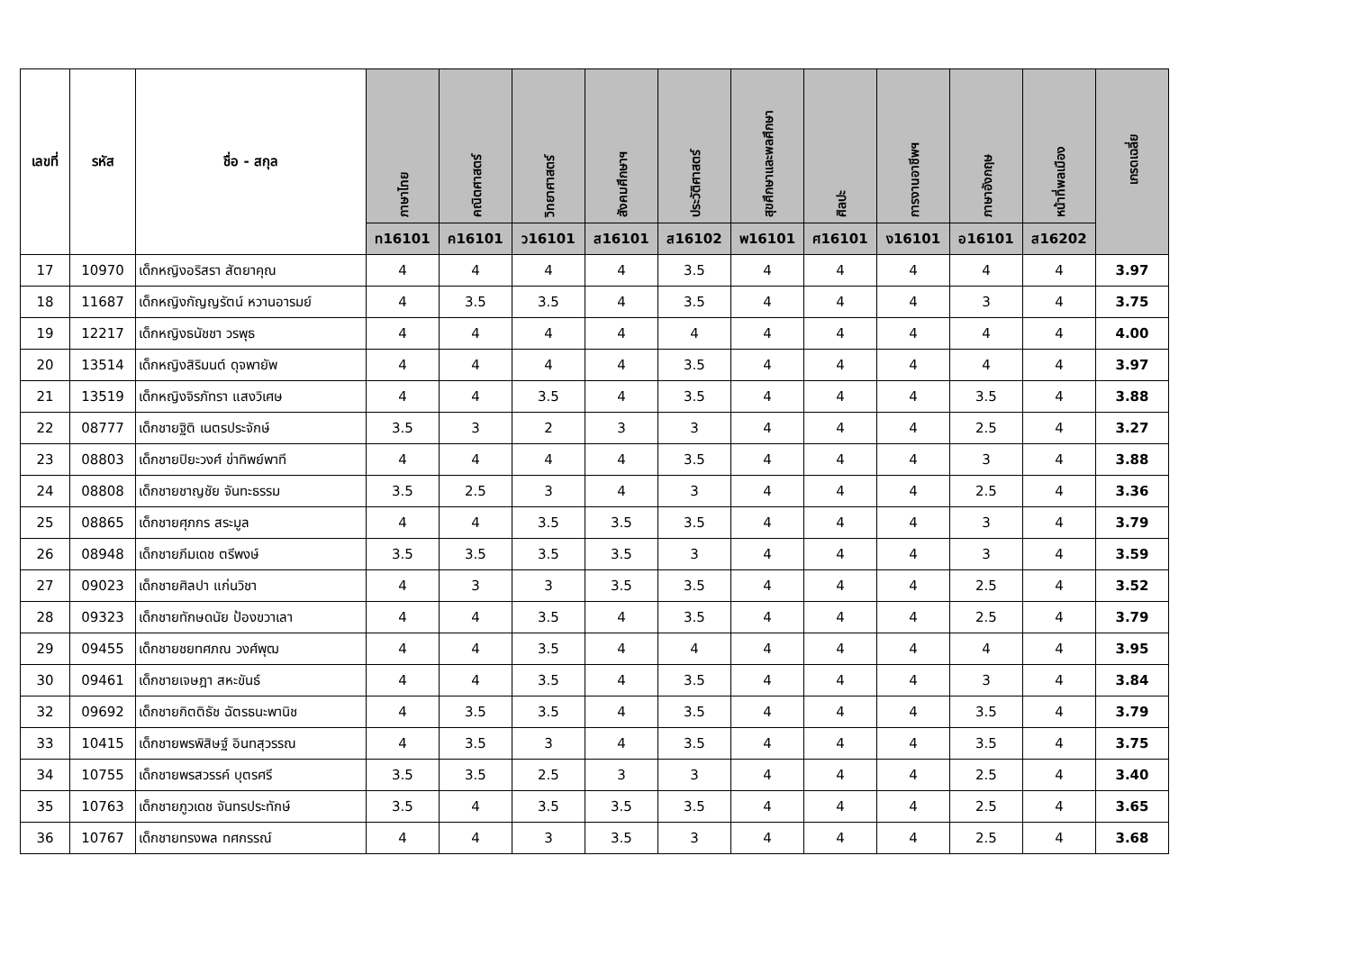| เลขที่ | รหัส | ชื่อ - สกุล | ภาษาไทย | คณิตศาสตร์ | วิทยาศาสตร์ | สังคมศึกษาฯ | ประวัติศาสตร์ | สุขศึกษาและพลศึกษา | ศิลปะ | การงานอาชีพฯ | ภาษาอังกฤษ | หน้าที่พลเมือง | เกรดเฉลี่ย |
| --- | --- | --- | --- | --- | --- | --- | --- | --- | --- | --- | --- | --- | --- |
| | | | ท16101 | ค16101 | ว16101 | ส16101 | ส16102 | พ16101 | ศ16101 | ง16101 | อ16101 | ส16202 | |
| 17 | 10970 | เด็กหญิงอริสรา สัตยาคุณ | 4 | 4 | 4 | 4 | 3.5 | 4 | 4 | 4 | 4 | 4 | 3.97 |
| 18 | 11687 | เด็กหญิงกัญญรัตน์ หวานอารมย์ | 4 | 3.5 | 3.5 | 4 | 3.5 | 4 | 4 | 4 | 3 | 4 | 3.75 |
| 19 | 12217 | เด็กหญิงธนัชชา วรพุธ | 4 | 4 | 4 | 4 | 4 | 4 | 4 | 4 | 4 | 4 | 4.00 |
| 20 | 13514 | เด็กหญิงสิริมนต์ ดุจพายัพ | 4 | 4 | 4 | 4 | 3.5 | 4 | 4 | 4 | 4 | 4 | 3.97 |
| 21 | 13519 | เด็กหญิงจิรภัทรา แสงวิเศษ | 4 | 4 | 3.5 | 4 | 3.5 | 4 | 4 | 4 | 3.5 | 4 | 3.88 |
| 22 | 08777 | เด็กชายฐิติ เนตรประจักษ์ | 3.5 | 3 | 2 | 3 | 3 | 4 | 4 | 4 | 2.5 | 4 | 3.27 |
| 23 | 08803 | เด็กชายปิยะวงศ์ ข่าทิพย์พาที | 4 | 4 | 4 | 4 | 3.5 | 4 | 4 | 4 | 3 | 4 | 3.88 |
| 24 | 08808 | เด็กชายชาญชัย จันทะธรรม | 3.5 | 2.5 | 3 | 4 | 3 | 4 | 4 | 4 | 2.5 | 4 | 3.36 |
| 25 | 08865 | เด็กชายศุภกร สระมูล | 4 | 4 | 3.5 | 3.5 | 3.5 | 4 | 4 | 4 | 3 | 4 | 3.79 |
| 26 | 08948 | เด็กชายภีมเดช ตรีพงษ์ | 3.5 | 3.5 | 3.5 | 3.5 | 3 | 4 | 4 | 4 | 3 | 4 | 3.59 |
| 27 | 09023 | เด็กชายศิลปา แก่นวิชา | 4 | 3 | 3 | 3.5 | 3.5 | 4 | 4 | 4 | 2.5 | 4 | 3.52 |
| 28 | 09323 | เด็กชายทักษดนัย ป้องขวาเลา | 4 | 4 | 3.5 | 4 | 3.5 | 4 | 4 | 4 | 2.5 | 4 | 3.79 |
| 29 | 09455 | เด็กชายชยทศภณ วงศ์พุฒ | 4 | 4 | 3.5 | 4 | 4 | 4 | 4 | 4 | 4 | 4 | 3.95 |
| 30 | 09461 | เด็กชายเจษฎา สหะขันธ์ | 4 | 4 | 3.5 | 4 | 3.5 | 4 | 4 | 4 | 3 | 4 | 3.84 |
| 32 | 09692 | เด็กชายกิตติธัช ฉัตรธนะพานิช | 4 | 3.5 | 3.5 | 4 | 3.5 | 4 | 4 | 4 | 3.5 | 4 | 3.79 |
| 33 | 10415 | เด็กชายพรพิสิษฐ์ อินทสุวรรณ | 4 | 3.5 | 3 | 4 | 3.5 | 4 | 4 | 4 | 3.5 | 4 | 3.75 |
| 34 | 10755 | เด็กชายพรสวรรค์ บุตรศรี | 3.5 | 3.5 | 2.5 | 3 | 3 | 4 | 4 | 4 | 2.5 | 4 | 3.40 |
| 35 | 10763 | เด็กชายภูวเดช จันทรประทักษ์ | 3.5 | 4 | 3.5 | 3.5 | 3.5 | 4 | 4 | 4 | 2.5 | 4 | 3.65 |
| 36 | 10767 | เด็กชายทรงพล ทศกรรณ์ | 4 | 4 | 3 | 3.5 | 3 | 4 | 4 | 4 | 2.5 | 4 | 3.68 |